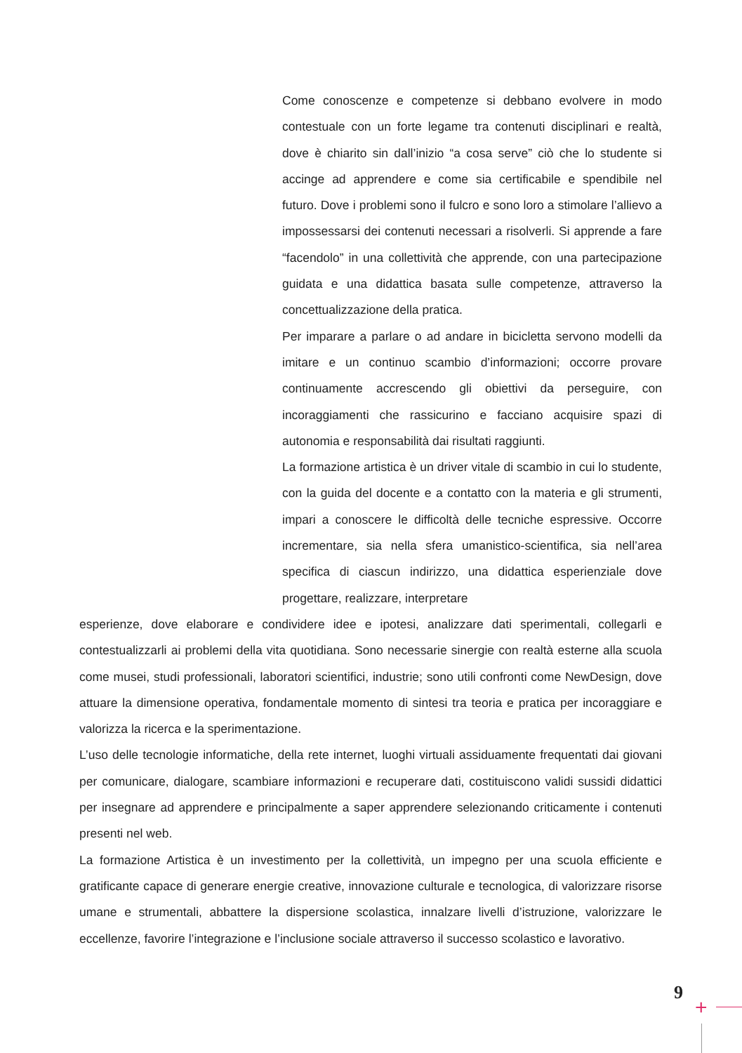Come conoscenze e competenze si debbano evolvere in modo contestuale con un forte legame tra contenuti disciplinari e realtà, dove è chiarito sin dall’inizio “a cosa serve” ciò che lo studente si accinge ad apprendere e come sia certificabile e spendibile nel futuro. Dove i problemi sono il fulcro e sono loro a stimolare l’allievo a impossessarsi dei contenuti necessari a risolverli. Si apprende a fare “facendolo” in una collettività che apprende, con una partecipazione guidata e una didattica basata sulle competenze, attraverso la concettualizzazione della pratica.
Per imparare a parlare o ad andare in bicicletta servono modelli da imitare e un continuo scambio d’informazioni; occorre provare continuamente accrescendo gli obiettivi da perseguire, con incoraggiamenti che rassicurino e facciano acquisire spazi di autonomia e responsabilità dai risultati raggiunti.
La formazione artistica è un driver vitale di scambio in cui lo studente, con la guida del docente e a contatto con la materia e gli strumenti, impari a conoscere le difficoltà delle tecniche espressive. Occorre incrementare, sia nella sfera umanistico-scientifica, sia nell’area specifica di ciascun indirizzo, una didattica esperienziale dove progettare, realizzare, interpretare
esperienze, dove elaborare e condividere idee e ipotesi, analizzare dati sperimentali, collegarli e contestualizzarli ai problemi della vita quotidiana. Sono necessarie sinergie con realtà esterne alla scuola come musei, studi professionali, laboratori scientifici, industrie; sono utili confronti come NewDesign, dove attuare la dimensione operativa, fondamentale momento di sintesi tra teoria e pratica per incoraggiare e valorizza la ricerca e la sperimentazione.
L’uso delle tecnologie informatiche, della rete internet, luoghi virtuali assiduamente frequentati dai giovani per comunicare, dialogare, scambiare informazioni e recuperare dati, costituiscono validi sussidi didattici per insegnare ad apprendere e principalmente a saper apprendere selezionando criticamente i contenuti presenti nel web.
La formazione Artistica è un investimento per la collettività, un impegno per una scuola efficiente e gratificante capace di generare energie creative, innovazione culturale e tecnologica, di valorizzare risorse umane e strumentali, abbattere la dispersione scolastica, innalzare livelli d’istruzione, valorizzare le eccellenze, favorire l’integrazione e l’inclusione sociale attraverso il successo scolastico e lavorativo.
9
+